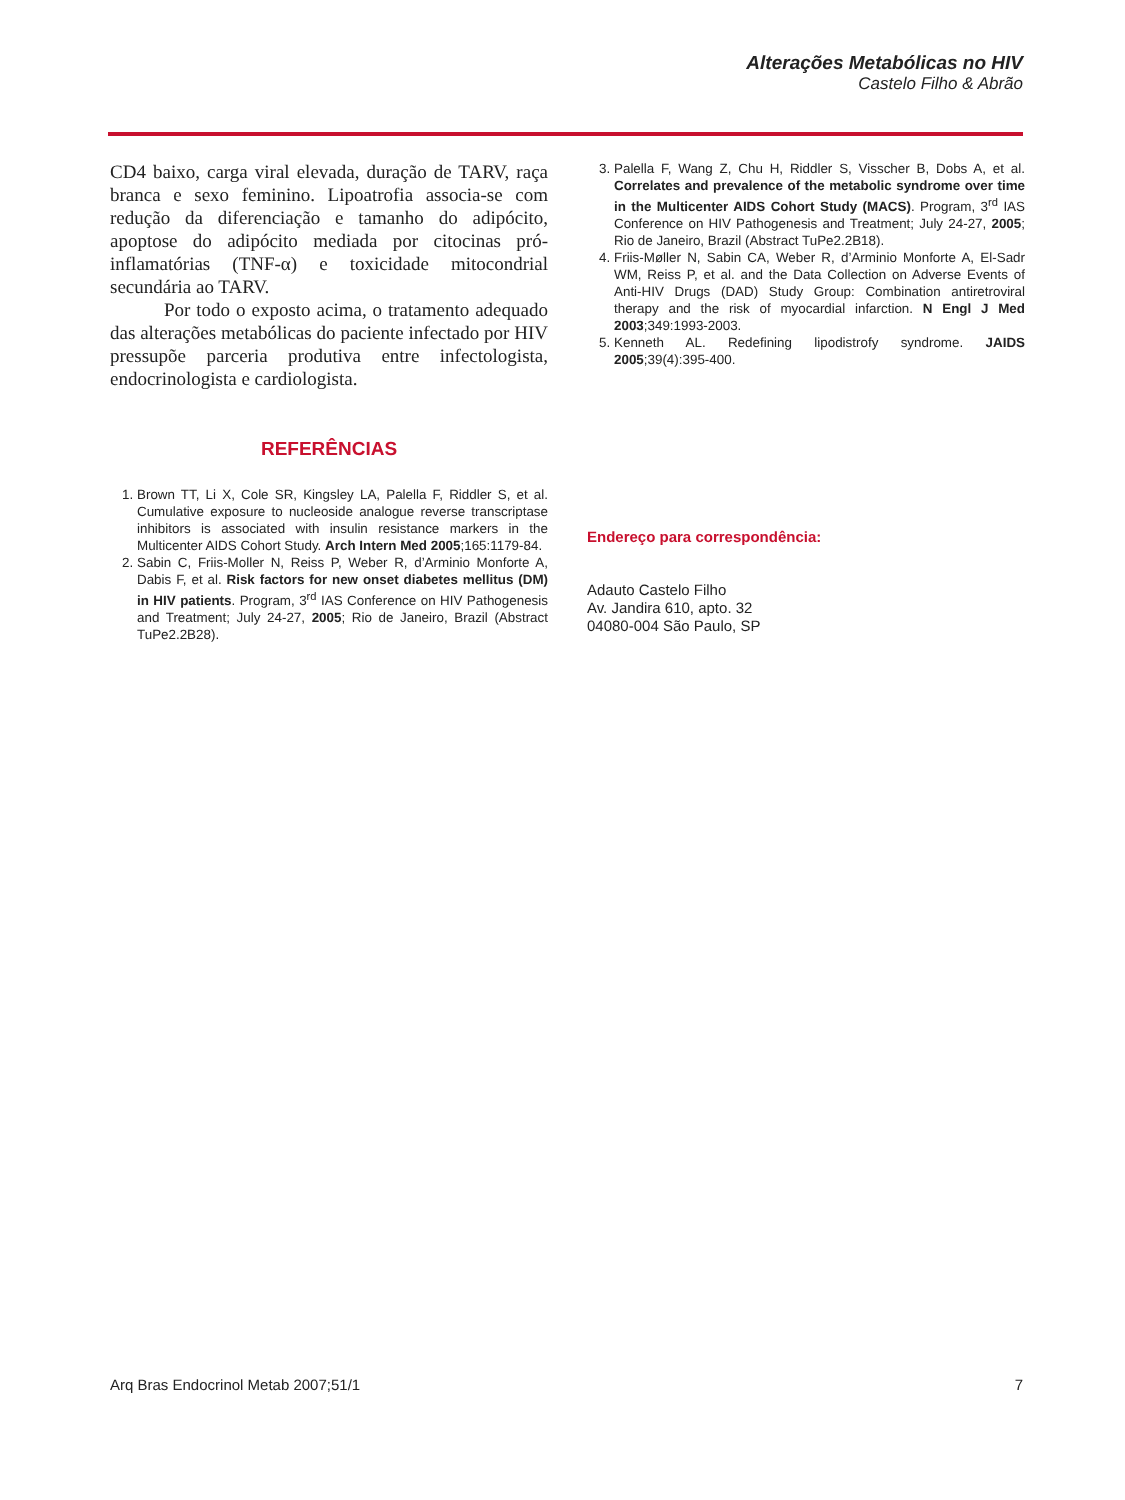Alterações Metabólicas no HIV
Castelo Filho & Abrão
CD4 baixo, carga viral elevada, duração de TARV, raça branca e sexo feminino. Lipoatrofia associa-se com redução da diferenciação e tamanho do adipócito, apoptose do adipócito mediada por citocinas pró-inflamatórias (TNF-α) e toxicidade mitocondrial secundária ao TARV.
Por todo o exposto acima, o tratamento adequado das alterações metabólicas do paciente infectado por HIV pressupõe parceria produtiva entre infectologista, endocrinologista e cardiologista.
REFERÊNCIAS
1. Brown TT, Li X, Cole SR, Kingsley LA, Palella F, Riddler S, et al. Cumulative exposure to nucleoside analogue reverse transcriptase inhibitors is associated with insulin resistance markers in the Multicenter AIDS Cohort Study. Arch Intern Med 2005;165:1179-84.
2. Sabin C, Friis-Moller N, Reiss P, Weber R, d’Arminio Monforte A, Dabis F, et al. Risk factors for new onset diabetes mellitus (DM) in HIV patients. Program, 3<sup>rd</sup> IAS Conference on HIV Pathogenesis and Treatment; July 24-27, 2005; Rio de Janeiro, Brazil (Abstract TuPe2.2B28).
3. Palella F, Wang Z, Chu H, Riddler S, Visscher B, Dobs A, et al. Correlates and prevalence of the metabolic syndrome over time in the Multicenter AIDS Cohort Study (MACS). Program, 3<sup>rd</sup> IAS Conference on HIV Pathogenesis and Treatment; July 24-27, 2005; Rio de Janeiro, Brazil (Abstract TuPe2.2B18).
4. Friis-Møller N, Sabin CA, Weber R, d’Arminio Monforte A, El-Sadr WM, Reiss P, et al. and the Data Collection on Adverse Events of Anti-HIV Drugs (DAD) Study Group: Combination antiretroviral therapy and the risk of myocardial infarction. N Engl J Med 2003;349:1993-2003.
5. Kenneth AL. Redefining lipodistrofy syndrome. JAIDS 2005;39(4):395-400.
Endereço para correspondência:
Adauto Castelo Filho
Av. Jandira 610, apto. 32
04080-004 São Paulo, SP
Arq Bras Endocrinol Metab 2007;51/1 7